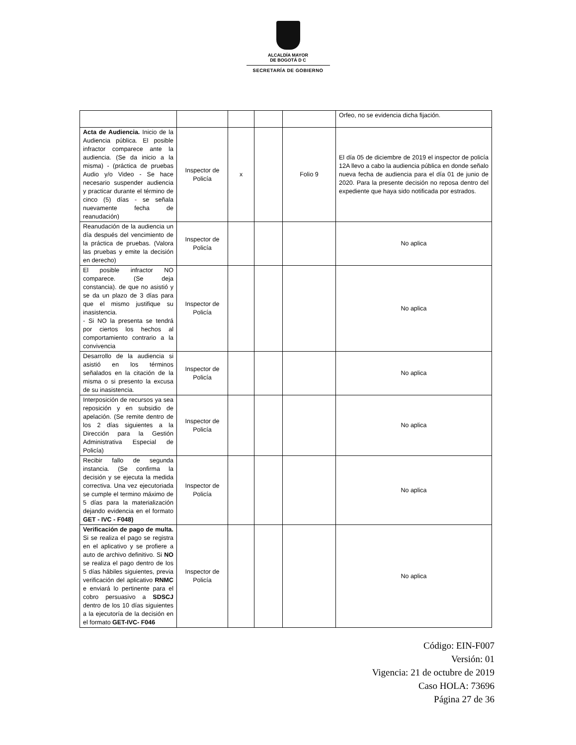ALCALDÍA MAYOR
DE BOGOTÁ D C
SECRETARÍA DE GOBIERNO
| | | | | | Orfeo, no se evidencia dicha fijación. |
| Acta de Audiencia. Inicio de la Audiencia pública. El posible infractor comparece ante la audiencia. (Se da inicio a la misma) - (práctica de pruebas Audio y/o Video - Se hace necesario suspender audiencia y practicar durante el término de cinco (5) días - se señala nuevamente fecha de reanudación) | Inspector de Policía | x | | Folio 9 | El día 05 de diciembre de 2019 el inspector de policía 12A llevo a cabo la audiencia pública en donde señalo nueva fecha de audiencia para el día 01 de junio de 2020. Para la presente decisión no reposa dentro del expediente que haya sido notificada por estrados. |
| Reanudación de la audiencia un día después del vencimiento de la práctica de pruebas. (Valora las pruebas y emite la decisión en derecho) | Inspector de Policía | | | | No aplica |
| El posible infractor NO comparece. (Se deja constancia). de que no asistió y se da un plazo de 3 días para que el mismo justifique su inasistencia. - Si NO la presenta se tendrá por ciertos los hechos al comportamiento contrario a la convivencia | Inspector de Policía | | | | No aplica |
| Desarrollo de la audiencia si asistió en los términos señalados en la citación de la misma o si presento la excusa de su inasistencia. | Inspector de Policía | | | | No aplica |
| Interposición de recursos ya sea reposición y en subsidio de apelación. (Se remite dentro de los 2 días siguientes a la Dirección para la Gestión Administrativa Especial de Policía) | Inspector de Policía | | | | No aplica |
| Recibir fallo de segunda instancia. (Se confirma la decisión y se ejecuta la medida correctiva. Una vez ejecutoriada se cumple el termino máximo de 5 días para la materialización dejando evidencia en el formato GET - IVC - F048) | Inspector de Policía | | | | No aplica |
| Verificación de pago de multa. Si se realiza el pago se registra en el aplicativo y se profiere a auto de archivo definitivo. Si NO se realiza el pago dentro de los 5 días hábiles siguientes, previa verificación del aplicativo RNMC e enviará lo pertinente para el cobro persuasivo a SDSCJ dentro de los 10 días siguientes a la ejecutoría de la decisión en el formato GET-IVC- F046 | Inspector de Policía | | | | No aplica |
Código: EIN-F007
Versión: 01
Vigencia: 21 de octubre de 2019
Caso HOLA: 73696
Página 27 de 36